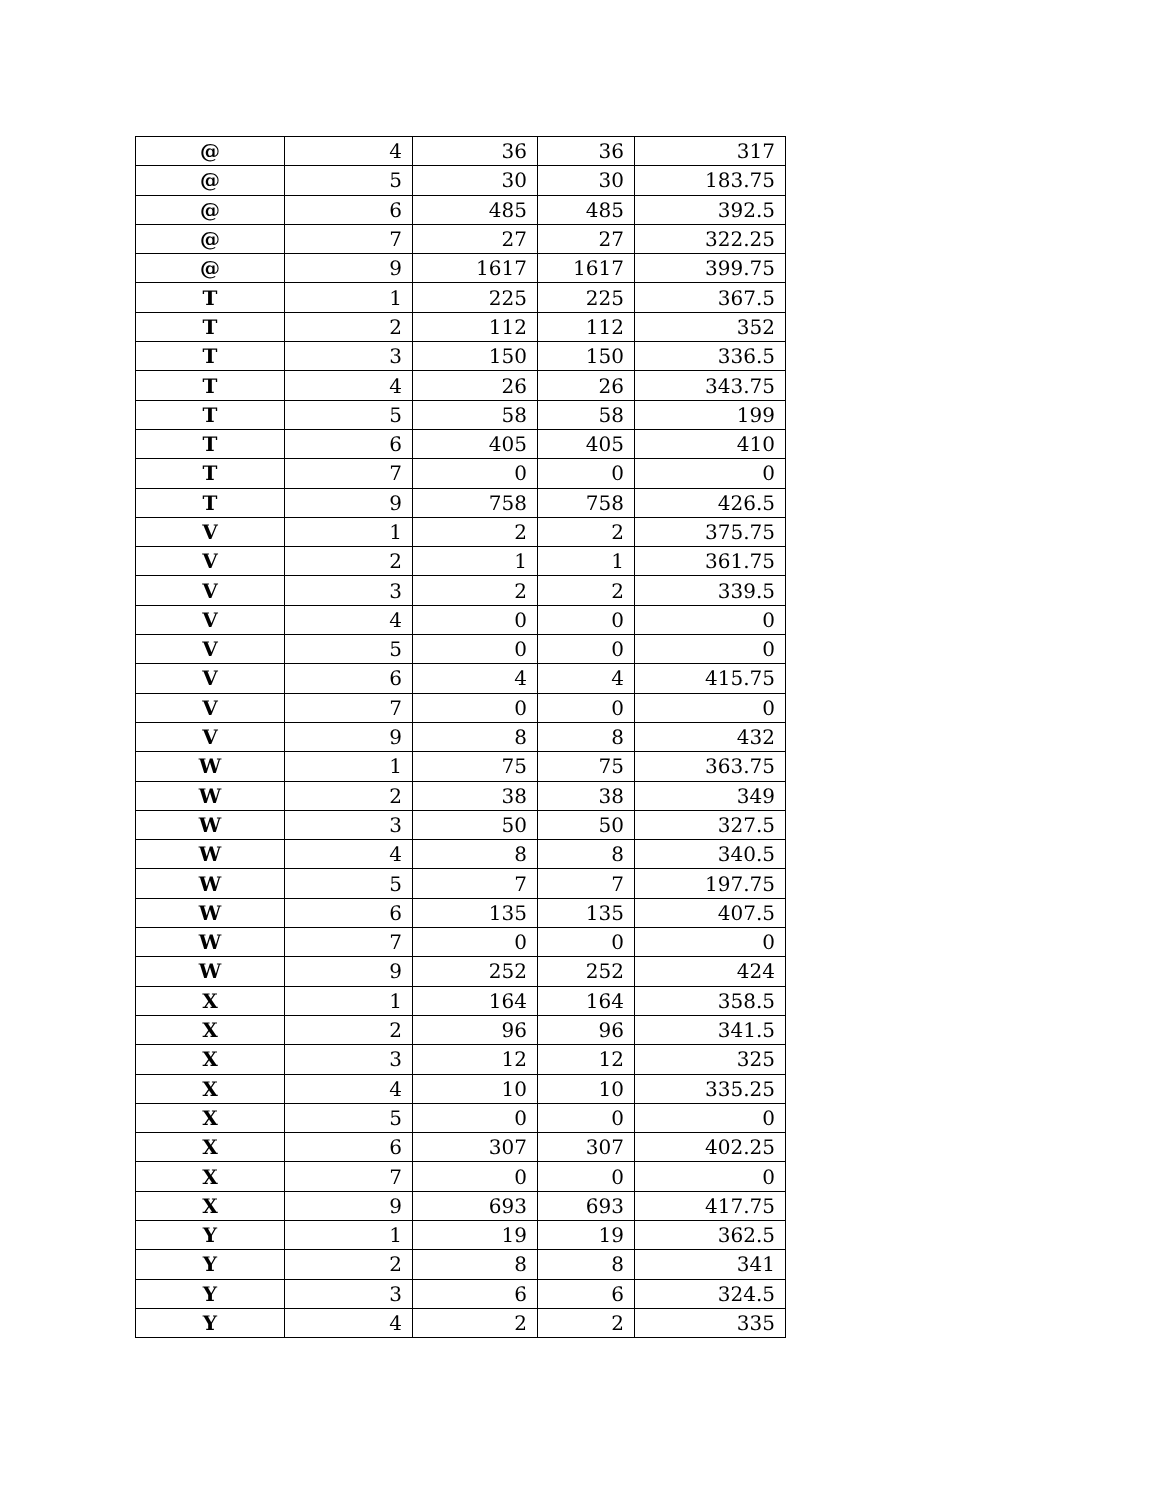| @ | 4 | 36 | 36 | 317 |
| @ | 5 | 30 | 30 | 183.75 |
| @ | 6 | 485 | 485 | 392.5 |
| @ | 7 | 27 | 27 | 322.25 |
| @ | 9 | 1617 | 1617 | 399.75 |
| T | 1 | 225 | 225 | 367.5 |
| T | 2 | 112 | 112 | 352 |
| T | 3 | 150 | 150 | 336.5 |
| T | 4 | 26 | 26 | 343.75 |
| T | 5 | 58 | 58 | 199 |
| T | 6 | 405 | 405 | 410 |
| T | 7 | 0 | 0 | 0 |
| T | 9 | 758 | 758 | 426.5 |
| V | 1 | 2 | 2 | 375.75 |
| V | 2 | 1 | 1 | 361.75 |
| V | 3 | 2 | 2 | 339.5 |
| V | 4 | 0 | 0 | 0 |
| V | 5 | 0 | 0 | 0 |
| V | 6 | 4 | 4 | 415.75 |
| V | 7 | 0 | 0 | 0 |
| V | 9 | 8 | 8 | 432 |
| W | 1 | 75 | 75 | 363.75 |
| W | 2 | 38 | 38 | 349 |
| W | 3 | 50 | 50 | 327.5 |
| W | 4 | 8 | 8 | 340.5 |
| W | 5 | 7 | 7 | 197.75 |
| W | 6 | 135 | 135 | 407.5 |
| W | 7 | 0 | 0 | 0 |
| W | 9 | 252 | 252 | 424 |
| X | 1 | 164 | 164 | 358.5 |
| X | 2 | 96 | 96 | 341.5 |
| X | 3 | 12 | 12 | 325 |
| X | 4 | 10 | 10 | 335.25 |
| X | 5 | 0 | 0 | 0 |
| X | 6 | 307 | 307 | 402.25 |
| X | 7 | 0 | 0 | 0 |
| X | 9 | 693 | 693 | 417.75 |
| Y | 1 | 19 | 19 | 362.5 |
| Y | 2 | 8 | 8 | 341 |
| Y | 3 | 6 | 6 | 324.5 |
| Y | 4 | 2 | 2 | 335 |